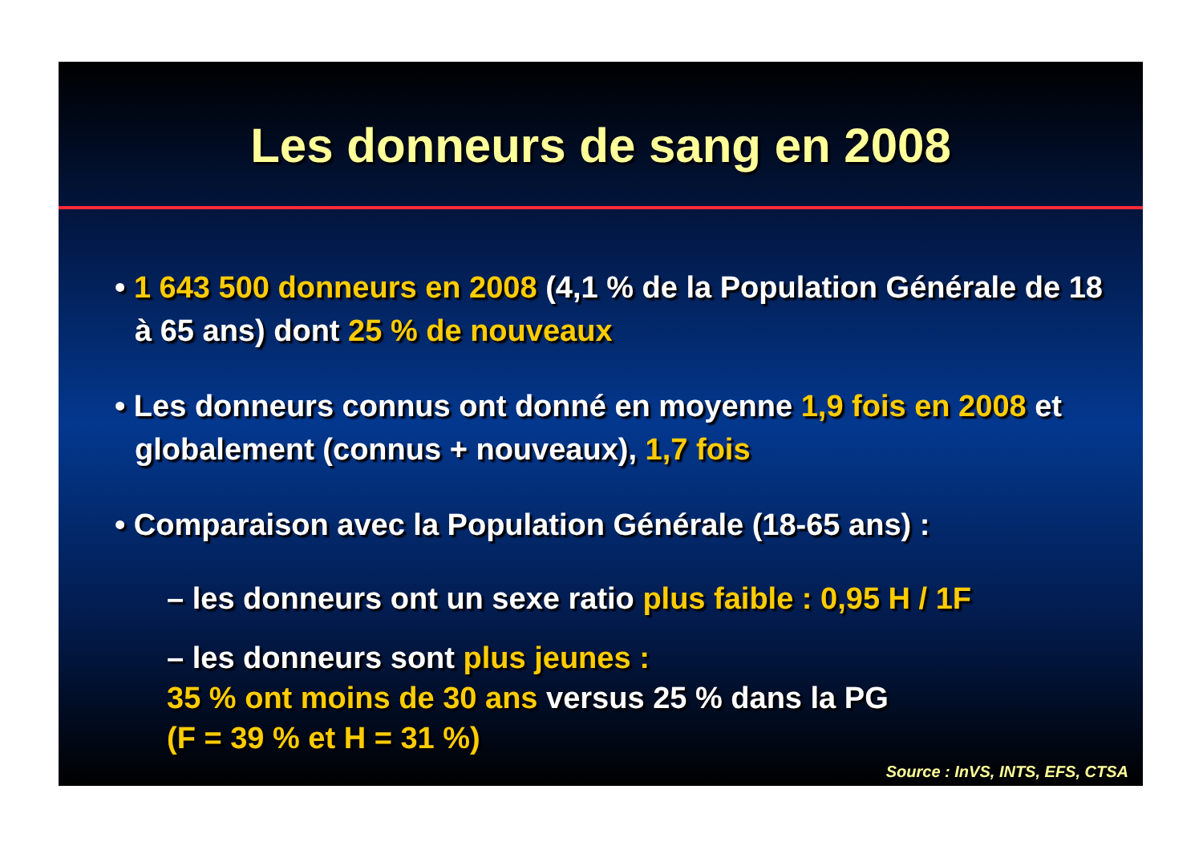Les donneurs de sang en 2008
• 1 643 500 donneurs en 2008 (4,1 % de la Population Générale de 18 à 65 ans) dont 25 % de nouveaux
• Les donneurs connus ont donné en moyenne 1,9 fois en 2008 et globalement (connus + nouveaux), 1,7 fois
• Comparaison avec la Population Générale (18-65 ans) :
– les donneurs ont un sexe ratio plus faible : 0,95 H / 1F
– les donneurs sont plus jeunes :
35 % ont moins de 30 ans versus 25 % dans la PG
(F = 39 % et H = 31 %)
Source : InVS, INTS, EFS, CTSA